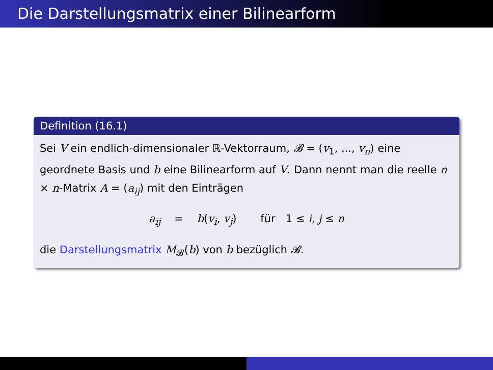Die Darstellungsmatrix einer Bilinearform
Definition (16.1)
Sei V ein endlich-dimensionaler ℝ-Vektorraum, 𝓑 = (v<sub>1</sub>, ..., v<sub>n</sub>) eine geordnete Basis und b eine Bilinearform auf V. Dann nennt man die reelle n × n-Matrix A = (a<sub>ij</sub>) mit den Einträgen
a<sub>ij</sub> = b(v<sub>i</sub>, v<sub>j</sub>) für 1 ≤ i, j ≤ n
die Darstellungsmatrix M<sub>𝓑</sub>(b) von b bezüglich 𝓑.